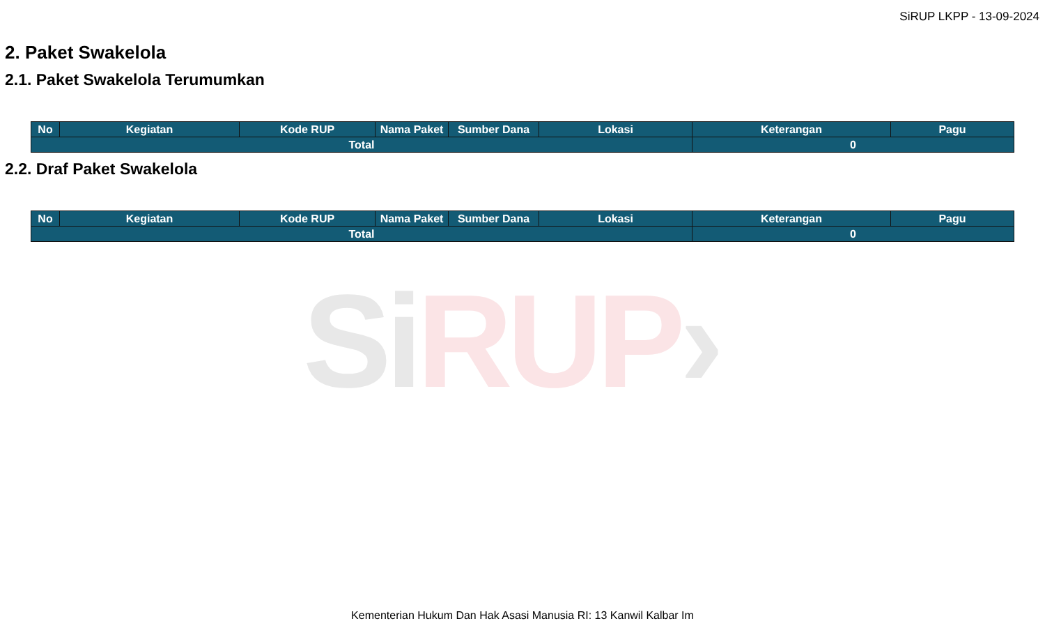SiRUP LKPP - 13-09-2024
2. Paket Swakelola
2.1. Paket Swakelola Terumumkan
| No | Kegiatan | Kode RUP | Nama Paket | Sumber Dana | Lokasi | Keterangan | Pagu |
| --- | --- | --- | --- | --- | --- | --- | --- |
| Total | | | | | | 0 | |
2.2. Draf Paket Swakelola
| No | Kegiatan | Kode RUP | Nama Paket | Sumber Dana | Lokasi | Keterangan | Pagu |
| --- | --- | --- | --- | --- | --- | --- | --- |
| Total | | | | | | 0 | |
Si RUP›
Kementerian Hukum Dan Hak Asasi Manusia RI: 13 Kanwil Kalbar Im